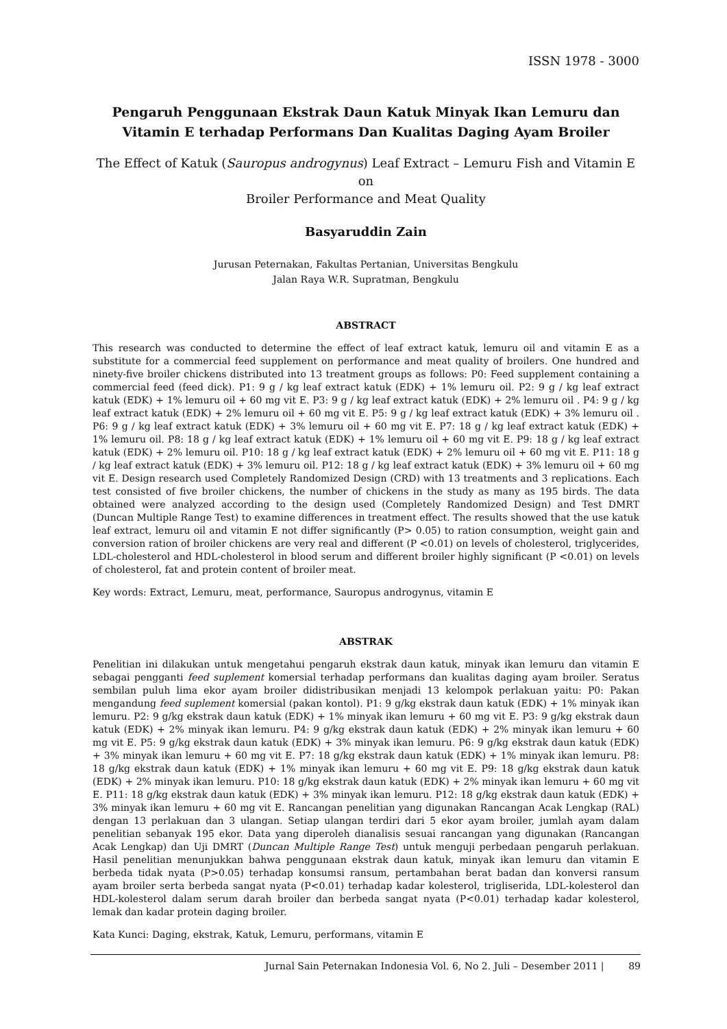ISSN 1978 - 3000
Pengaruh Penggunaan Ekstrak Daun Katuk Minyak Ikan Lemuru dan Vitamin E terhadap Performans Dan Kualitas Daging Ayam Broiler
The Effect of Katuk (Sauropus androgynus) Leaf Extract – Lemuru Fish and Vitamin E on
Broiler Performance and Meat Quality
Basyaruddin Zain
Jurusan Peternakan, Fakultas Pertanian, Universitas Bengkulu
Jalan Raya W.R. Supratman, Bengkulu
ABSTRACT
This research was conducted to determine the effect of leaf extract katuk, lemuru oil and vitamin E as a substitute for a commercial feed supplement on performance and meat quality of broilers. One hundred and ninety-five broiler chickens distributed into 13 treatment groups as follows: P0: Feed supplement containing a commercial feed (feed dick). P1: 9 g / kg leaf extract katuk (EDK) + 1% lemuru oil. P2: 9 g / kg leaf extract katuk (EDK) + 1% lemuru oil + 60 mg vit E. P3: 9 g / kg leaf extract katuk (EDK) + 2% lemuru oil . P4: 9 g / kg leaf extract katuk (EDK) + 2% lemuru oil + 60 mg vit E. P5: 9 g / kg leaf extract katuk (EDK) + 3% lemuru oil . P6: 9 g / kg leaf extract katuk (EDK) + 3% lemuru oil + 60 mg vit E. P7: 18 g / kg leaf extract katuk (EDK) + 1% lemuru oil. P8: 18 g / kg leaf extract katuk (EDK) + 1% lemuru oil + 60 mg vit E. P9: 18 g / kg leaf extract katuk (EDK) + 2% lemuru oil. P10: 18 g / kg leaf extract katuk (EDK) + 2% lemuru oil + 60 mg vit E. P11: 18 g / kg leaf extract katuk (EDK) + 3% lemuru oil. P12: 18 g / kg leaf extract katuk (EDK) + 3% lemuru oil + 60 mg vit E. Design research used Completely Randomized Design (CRD) with 13 treatments and 3 replications. Each test consisted of five broiler chickens, the number of chickens in the study as many as 195 birds. The data obtained were analyzed according to the design used (Completely Randomized Design) and Test DMRT (Duncan Multiple Range Test) to examine differences in treatment effect. The results showed that the use katuk leaf extract, lemuru oil and vitamin E not differ significantly (P> 0.05) to ration consumption, weight gain and conversion ration of broiler chickens are very real and different (P <0.01) on levels of cholesterol, triglycerides, LDL-cholesterol and HDL-cholesterol in blood serum and different broiler highly significant (P <0.01) on levels of cholesterol, fat and protein content of broiler meat.
Key words: Extract, Lemuru, meat, performance, Sauropus androgynus, vitamin E
ABSTRAK
Penelitian ini dilakukan untuk mengetahui pengaruh ekstrak daun katuk, minyak ikan lemuru dan vitamin E sebagai pengganti feed suplement komersial terhadap performans dan kualitas daging ayam broiler. Seratus sembilan puluh lima ekor ayam broiler didistribusikan menjadi 13 kelompok perlakuan yaitu: P0: Pakan mengandung feed suplement komersial (pakan kontol). P1: 9 g/kg ekstrak daun katuk (EDK) + 1% minyak ikan lemuru. P2: 9 g/kg ekstrak daun katuk (EDK) + 1% minyak ikan lemuru + 60 mg vit E. P3: 9 g/kg ekstrak daun katuk (EDK) + 2% minyak ikan lemuru. P4: 9 g/kg ekstrak daun katuk (EDK) + 2% minyak ikan lemuru + 60 mg vit E. P5: 9 g/kg ekstrak daun katuk (EDK) + 3% minyak ikan lemuru. P6: 9 g/kg ekstrak daun katuk (EDK) + 3% minyak ikan lemuru + 60 mg vit E. P7: 18 g/kg ekstrak daun katuk (EDK) + 1% minyak ikan lemuru. P8: 18 g/kg ekstrak daun katuk (EDK) + 1% minyak ikan lemuru + 60 mg vit E. P9: 18 g/kg ekstrak daun katuk (EDK) + 2% minyak ikan lemuru. P10: 18 g/kg ekstrak daun katuk (EDK) + 2% minyak ikan lemuru + 60 mg vit E. P11: 18 g/kg ekstrak daun katuk (EDK) + 3% minyak ikan lemuru. P12: 18 g/kg ekstrak daun katuk (EDK) + 3% minyak ikan lemuru + 60 mg vit E. Rancangan penelitian yang digunakan Rancangan Acak Lengkap (RAL) dengan 13 perlakuan dan 3 ulangan. Setiap ulangan terdiri dari 5 ekor ayam broiler, jumlah ayam dalam penelitian sebanyak 195 ekor. Data yang diperoleh dianalisis sesuai rancangan yang digunakan (Rancangan Acak Lengkap) dan Uji DMRT (Duncan Multiple Range Test) untuk menguji perbedaan pengaruh perlakuan. Hasil penelitian menunjukkan bahwa penggunaan ekstrak daun katuk, minyak ikan lemuru dan vitamin E berbeda tidak nyata (P>0.05) terhadap konsumsi ransum, pertambahan berat badan dan konversi ransum ayam broiler serta berbeda sangat nyata (P<0.01) terhadap kadar kolesterol, trigliserida, LDL-kolesterol dan HDL-kolesterol dalam serum darah broiler dan berbeda sangat nyata (P<0.01) terhadap kadar kolesterol, lemak dan kadar protein daging broiler.
Kata Kunci: Daging, ekstrak, Katuk, Lemuru, performans, vitamin E
Jurnal Sain Peternakan Indonesia Vol. 6, No 2. Juli – Desember 2011 | 89